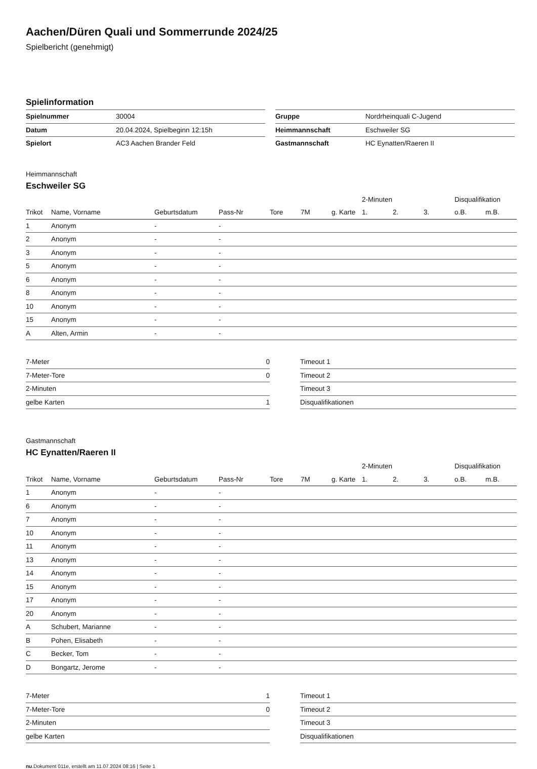Aachen/Düren Quali und Sommerrunde 2024/25
Spielbericht (genehmigt)
Spielinformation
| Spielnummer | 30004 |
| Datum | 20.04.2024, Spielbeginn 12:15h |
| Spielort | AC3 Aachen Brander Feld |
| Gruppe | Nordrheinquali C-Jugend |
| Heimmannschaft | Eschweiler SG |
| Gastmannschaft | HC Eynatten/Raeren II |
Heimmannschaft
Eschweiler SG
| | | | | | | | 2-Minuten | | | Disqualifikation | |
| --- | --- | --- | --- | --- | --- | --- | --- | --- | --- | --- | --- |
| Trikot | Name, Vorname | Geburtsdatum | Pass-Nr | Tore | 7M | g. Karte | 1. | 2. | 3. | o.B. | m.B. |
| 1 | Anonym | - | - | | | | | | | | |
| 2 | Anonym | - | - | | | | | | | | |
| 3 | Anonym | - | - | | | | | | | | |
| 5 | Anonym | - | - | | | | | | | | |
| 6 | Anonym | - | - | | | | | | | | |
| 8 | Anonym | - | - | | | | | | | | |
| 10 | Anonym | - | - | | | | | | | | |
| 15 | Anonym | - | - | | | | | | | | |
| A | Alten, Armin | - | - | | | | | | | | |
| 7-Meter | 0 |
| 7-Meter-Tore | 0 |
| 2-Minuten | |
| gelbe Karten | 1 |
| Timeout 1 |
| Timeout 2 |
| Timeout 3 |
| Disqualifikationen |
Gastmannschaft
HC Eynatten/Raeren II
| | | | | | | | 2-Minuten | | | Disqualifikation | |
| --- | --- | --- | --- | --- | --- | --- | --- | --- | --- | --- | --- |
| Trikot | Name, Vorname | Geburtsdatum | Pass-Nr | Tore | 7M | g. Karte | 1. | 2. | 3. | o.B. | m.B. |
| 1 | Anonym | - | - | | | | | | | | |
| 6 | Anonym | - | - | | | | | | | | |
| 7 | Anonym | - | - | | | | | | | | |
| 10 | Anonym | - | - | | | | | | | | |
| 11 | Anonym | - | - | | | | | | | | |
| 13 | Anonym | - | - | | | | | | | | |
| 14 | Anonym | - | - | | | | | | | | |
| 15 | Anonym | - | - | | | | | | | | |
| 17 | Anonym | - | - | | | | | | | | |
| 20 | Anonym | - | - | | | | | | | | |
| A | Schubert, Marianne | - | - | | | | | | | | |
| B | Pohen, Elisabeth | - | - | | | | | | | | |
| C | Becker, Tom | - | - | | | | | | | | |
| D | Bongartz, Jerome | - | - | | | | | | | | |
| 7-Meter | 1 |
| 7-Meter-Tore | 0 |
| 2-Minuten | |
| gelbe Karten | |
| Timeout 1 |
| Timeout 2 |
| Timeout 3 |
| Disqualifikationen |
nu.Dokument 011e, erstellt am 11.07.2024 08:16 | Seite 1